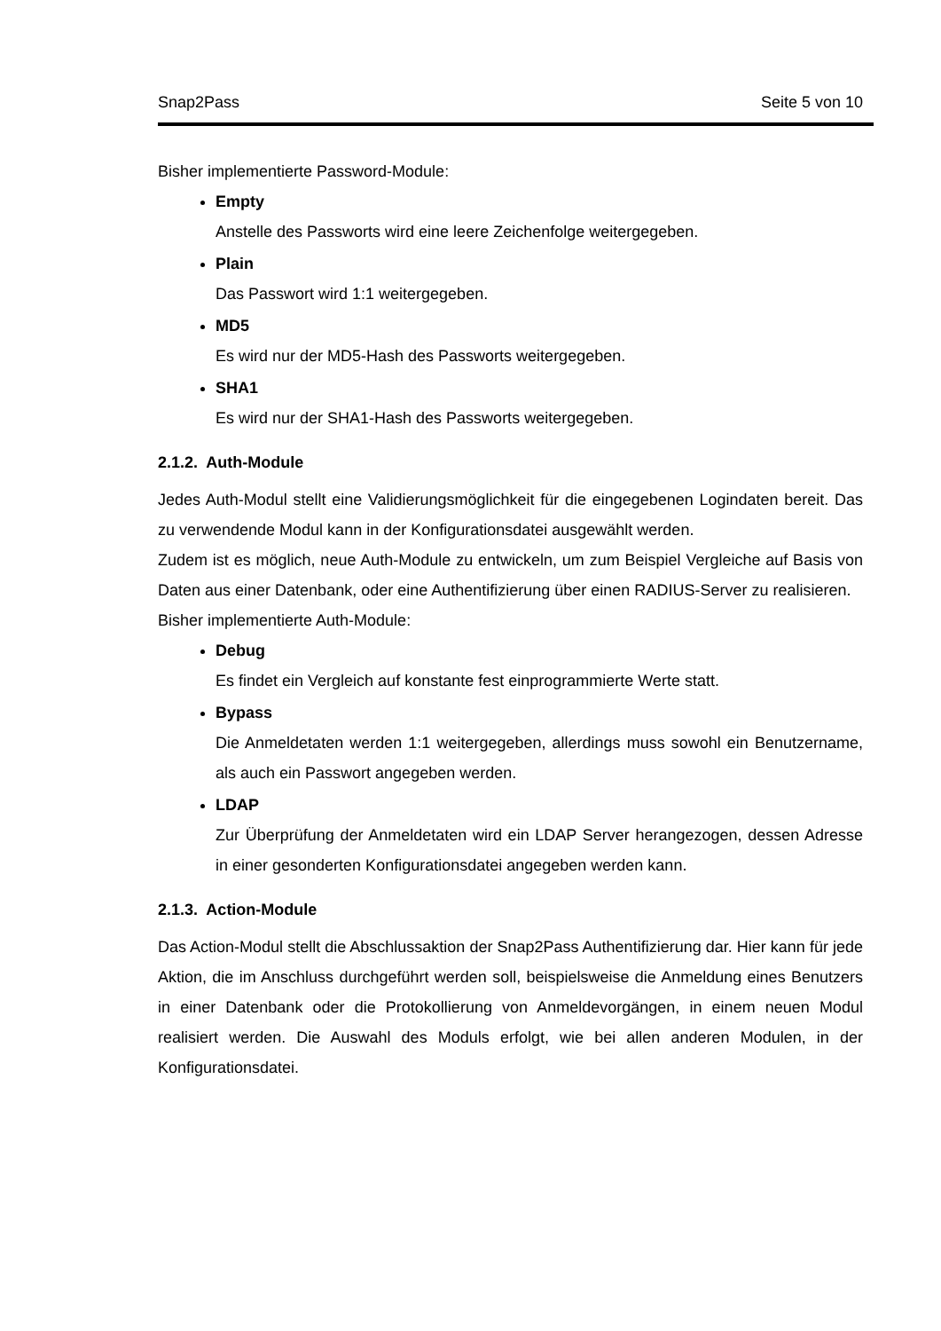Snap2Pass Seite 5 von 10
Bisher implementierte Password-Module:
Empty
Anstelle des Passworts wird eine leere Zeichenfolge weitergegeben.
Plain
Das Passwort wird 1:1 weitergegeben.
MD5
Es wird nur der MD5-Hash des Passworts weitergegeben.
SHA1
Es wird nur der SHA1-Hash des Passworts weitergegeben.
2.1.2. Auth-Module
Jedes Auth-Modul stellt eine Validierungsmöglichkeit für die eingegebenen Logindaten bereit. Das zu verwendende Modul kann in der Konfigurationsdatei ausgewählt werden.
Zudem ist es möglich, neue Auth-Module zu entwickeln, um zum Beispiel Vergleiche auf Basis von Daten aus einer Datenbank, oder eine Authentifizierung über einen RADIUS-Server zu realisieren.
Bisher implementierte Auth-Module:
Debug
Es findet ein Vergleich auf konstante fest einprogrammierte Werte statt.
Bypass
Die Anmeldetaten werden 1:1 weitergegeben, allerdings muss sowohl ein Benutzername, als auch ein Passwort angegeben werden.
LDAP
Zur Überprüfung der Anmeldetaten wird ein LDAP Server herangezogen, dessen Adresse in einer gesonderten Konfigurationsdatei angegeben werden kann.
2.1.3. Action-Module
Das Action-Modul stellt die Abschlussaktion der Snap2Pass Authentifizierung dar. Hier kann für jede Aktion, die im Anschluss durchgeführt werden soll, beispielsweise die Anmeldung eines Benutzers in einer Datenbank oder die Protokollierung von Anmeldevorgängen, in einem neuen Modul realisiert werden. Die Auswahl des Moduls erfolgt, wie bei allen anderen Modulen, in der Konfigurationsdatei.